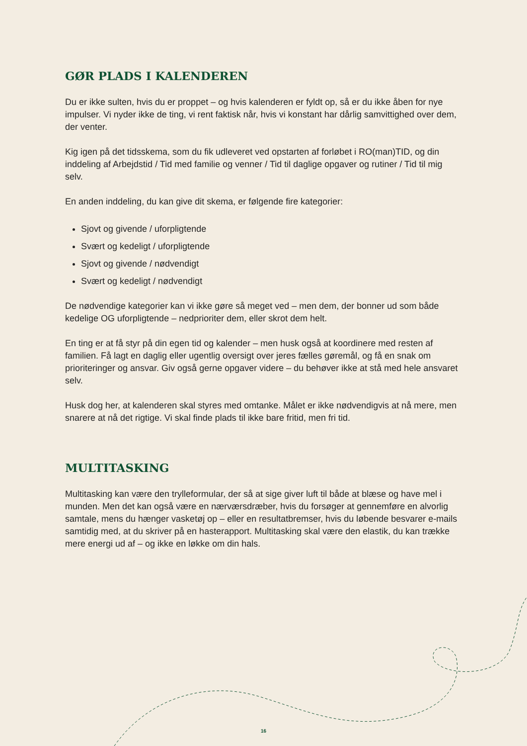GØR PLADS I KALENDEREN
Du er ikke sulten, hvis du er proppet – og hvis kalenderen er fyldt op, så er du ikke åben for nye impulser. Vi nyder ikke de ting, vi rent faktisk når, hvis vi konstant har dårlig samvittighed over dem, der venter.
Kig igen på det tidsskema, som du fik udleveret ved opstarten af forløbet i RO(man)TID, og din inddeling af Arbejdstid / Tid med familie og venner / Tid til daglige opgaver og rutiner / Tid til mig selv.
En anden inddeling, du kan give dit skema, er følgende fire kategorier:
Sjovt og givende / uforpligtende
Svært og kedeligt / uforpligtende
Sjovt og givende / nødvendigt
Svært og kedeligt / nødvendigt
De nødvendige kategorier kan vi ikke gøre så meget ved – men dem, der bonner ud som både kedelige OG uforpligtende – nedprioriter dem, eller skrot dem helt.
En ting er at få styr på din egen tid og kalender – men husk også at koordinere med resten af familien. Få lagt en daglig eller ugentlig oversigt over jeres fælles gøremål, og få en snak om prioriteringer og ansvar. Giv også gerne opgaver videre – du behøver ikke at stå med hele ansvaret selv.
Husk dog her, at kalenderen skal styres med omtanke. Målet er ikke nødvendigvis at nå mere, men snarere at nå det rigtige. Vi skal finde plads til ikke bare fritid, men fri tid.
MULTITASKING
Multitasking kan være den trylleformular, der så at sige giver luft til både at blæse og have mel i munden. Men det kan også være en nærværsdræber, hvis du forsøger at gennemføre en alvorlig samtale, mens du hænger vasketøj op – eller en resultatbremser, hvis du løbende besvarer e-mails samtidig med, at du skriver på en hasterapport. Multitasking skal være den elastik, du kan trække mere energi ud af – og ikke en løkke om din hals.
16